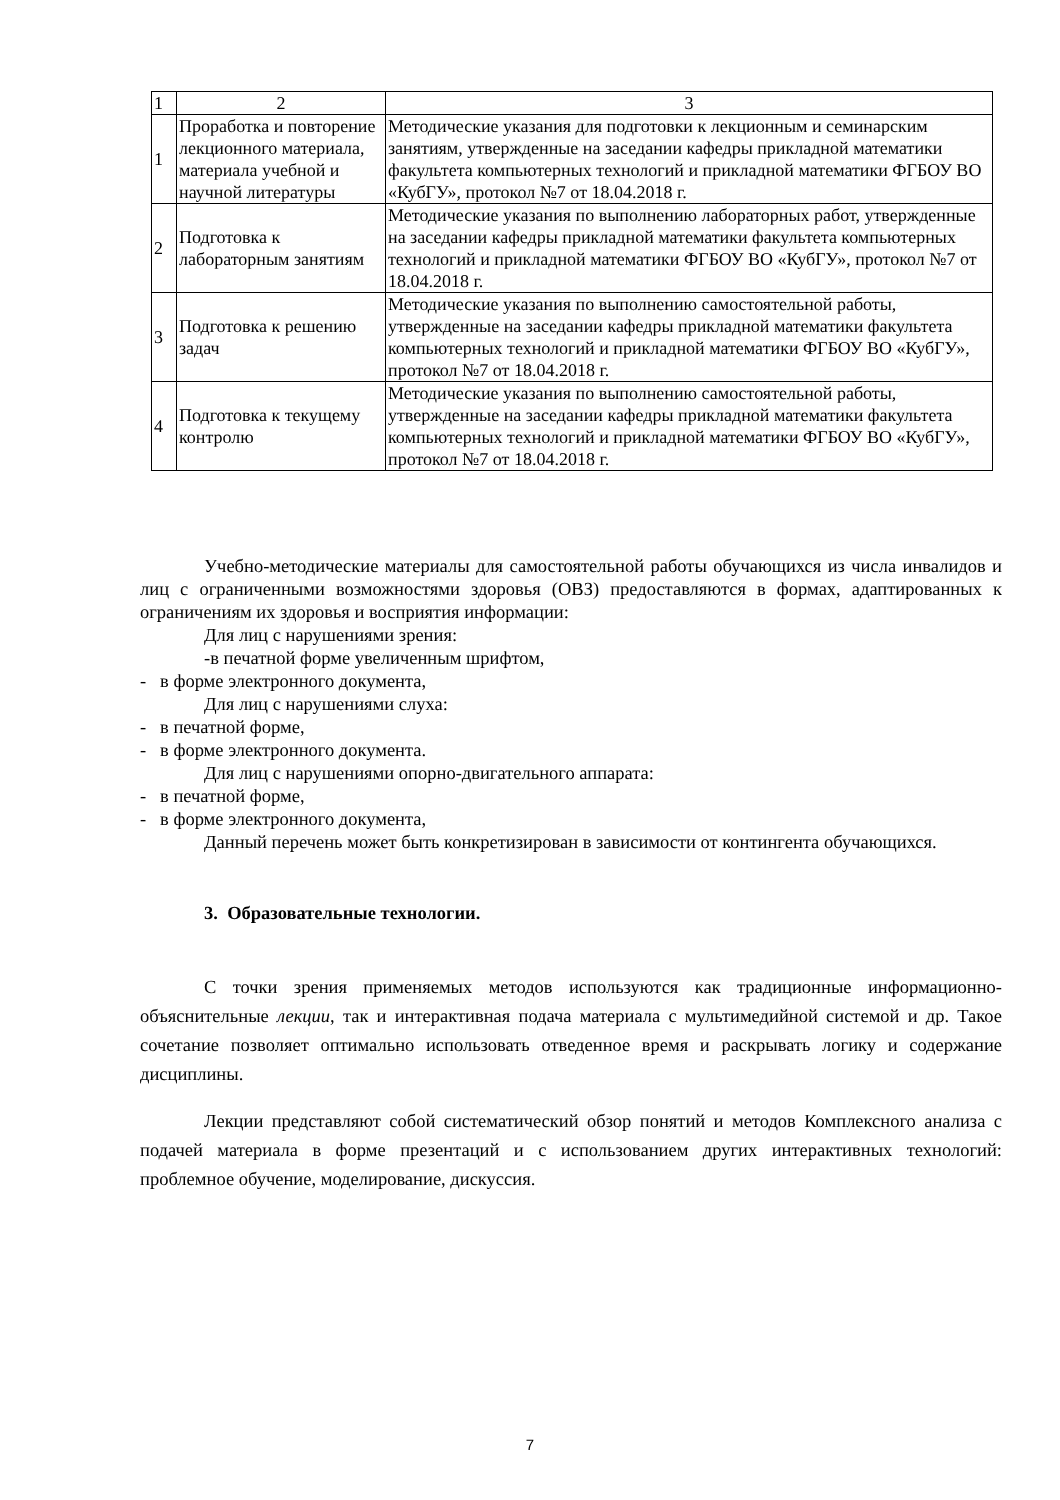| 1 | 2 | 3 |
| 1 | Проработка и повторение лекционного материала, материала учебной и научной литературы | Методические указания для подготовки к лекционным и семинарским занятиям, утвержденные на заседании кафедры прикладной математики факультета компьютерных технологий и прикладной математики ФГБОУ ВО «КубГУ», протокол №7 от 18.04.2018 г. |
| 2 | Подготовка к лабораторным занятиям | Методические указания по выполнению лабораторных работ, утвержденные на заседании кафедры прикладной математики факультета компьютерных технологий и прикладной математики ФГБОУ ВО «КубГУ», протокол №7 от 18.04.2018 г. |
| 3 | Подготовка к решению задач | Методические указания по выполнению самостоятельной работы, утвержденные на заседании кафедры прикладной математики факультета компьютерных технологий и прикладной математики ФГБОУ ВО «КубГУ», протокол №7 от 18.04.2018 г. |
| 4 | Подготовка к текущему контролю | Методические указания по выполнению самостоятельной работы, утвержденные на заседании кафедры прикладной математики факультета компьютерных технологий и прикладной математики ФГБОУ ВО «КубГУ», протокол №7 от 18.04.2018 г. |
Учебно-методические материалы для самостоятельной работы обучающихся из числа инвалидов и лиц с ограниченными возможностями здоровья (ОВЗ) предоставляются в формах, адаптированных к ограничениям их здоровья и восприятия информации:
Для лиц с нарушениями зрения:
-в печатной форме увеличенным шрифтом,
- в форме электронного документа,
Для лиц с нарушениями слуха:
- в печатной форме,
- в форме электронного документа.
Для лиц с нарушениями опорно-двигательного аппарата:
- в печатной форме,
- в форме электронного документа,
Данный перечень может быть конкретизирован в зависимости от контингента обучающихся.
3. Образовательные технологии.
С точки зрения применяемых методов используются как традиционные информационно-объяснительные лекции, так и интерактивная подача материала с мультимедийной системой и др. Такое сочетание позволяет оптимально использовать отведенное время и раскрывать логику и содержание дисциплины.
Лекции представляют собой систематический обзор понятий и методов Комплексного анализа с подачей материала в форме презентаций и с использованием других интерактивных технологий: проблемное обучение, моделирование, дискуссия.
7